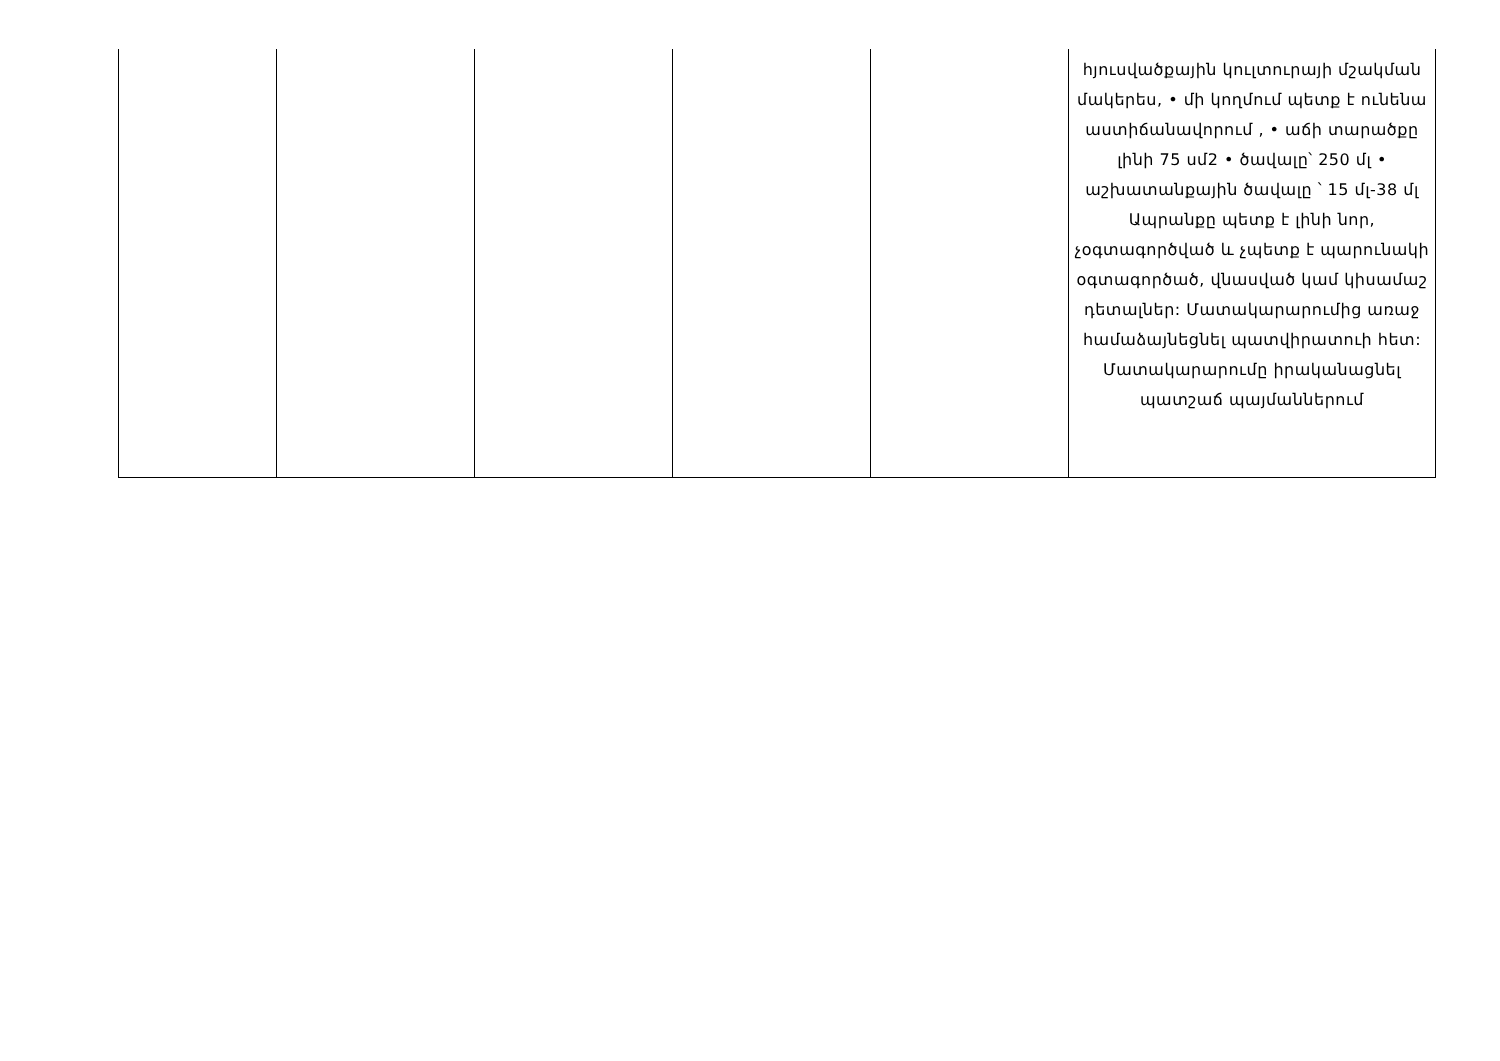| | | | | | հյուսվածքային կուլտուրայի մշակման մակերես, • մի կողմում պետք է ունենա աստիճանավորում , • աճի տարածքը լինի 75 սմ2 • ծավալը՝ 250 մլ • աշխատանքային ծավալը ՝ 15 մլ-38 մլ Ապրանքը պետք է լինի նոր, չօգտագործված և չպետք է պարունակի օգտագործած, վնասված կամ կիսամաշ դետալներ: Մատակարարումից առաջ համաձայնեցնել պատվիրատուի հետ: Մատակարարումը իրականացնել պատշաճ պայմաններում |